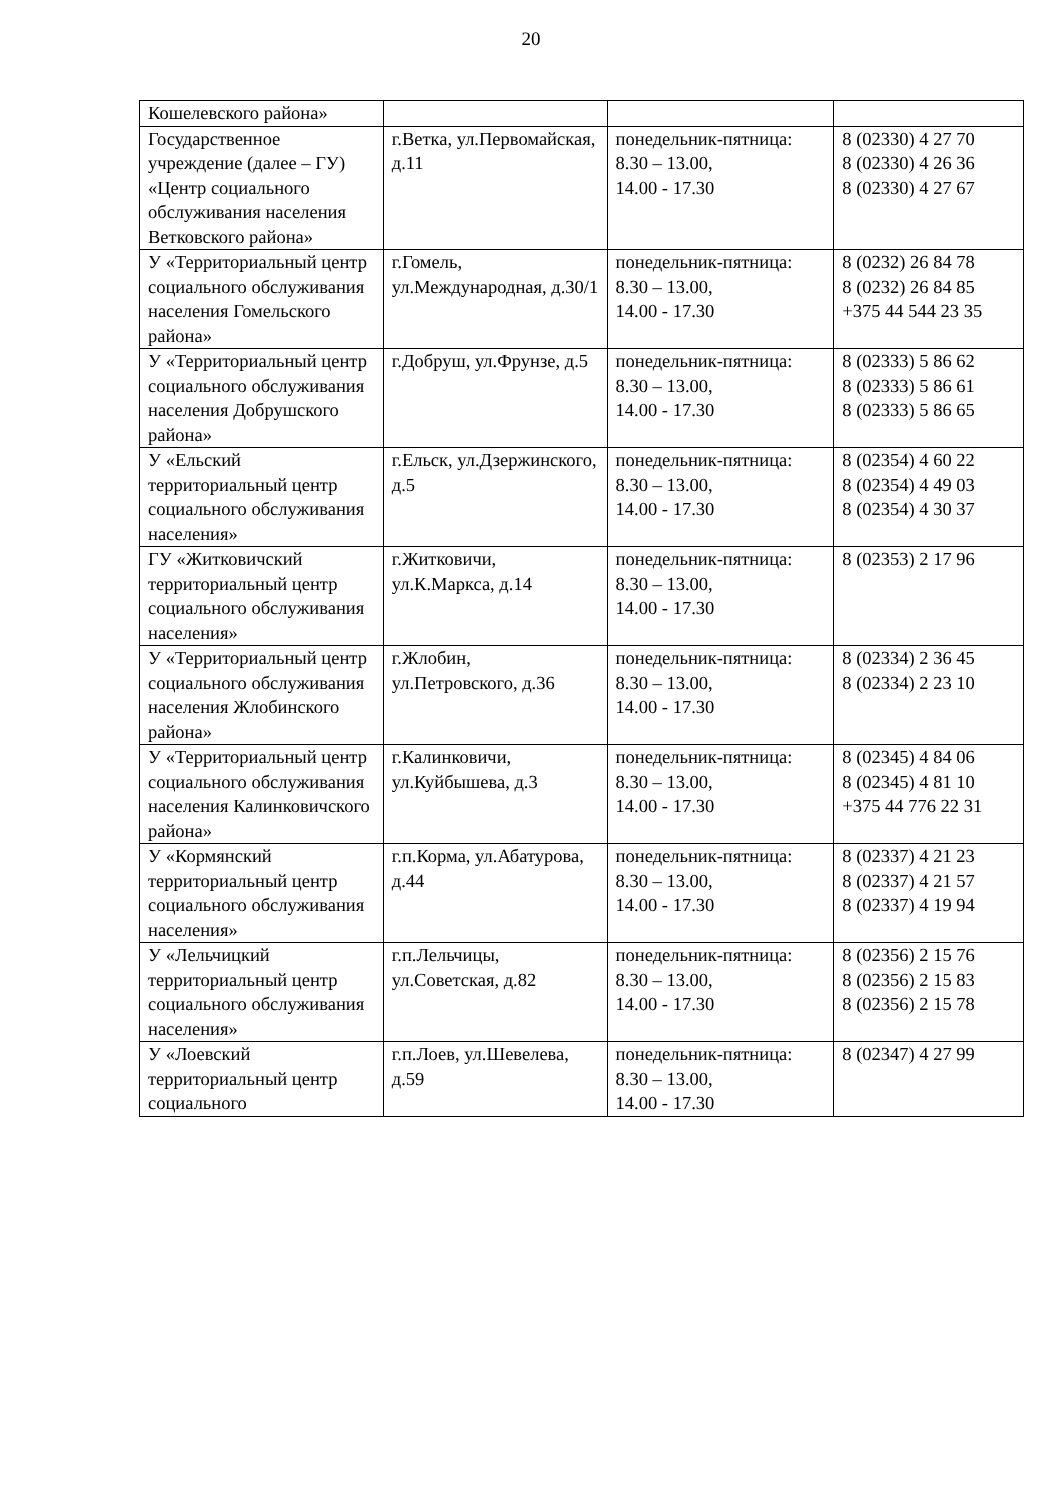20
| Кошелевского района» | | | |
| Государственное учреждение (далее – ГУ) «Центр социального обслуживания населения Ветковского района» | г.Ветка, ул.Первомайская, д.11 | понедельник-пятница: 8.30 – 13.00, 14.00 - 17.30 | 8 (02330) 4 27 70 8 (02330) 4 26 36 8 (02330) 4 27 67 |
| У «Территориальный центр социального обслуживания населения Гомельского района» | г.Гомель, ул.Международная, д.30/1 | понедельник-пятница: 8.30 – 13.00, 14.00 - 17.30 | 8 (0232) 26 84 78 8 (0232) 26 84 85 +375 44 544 23 35 |
| У «Территориальный центр социального обслуживания населения Добрушского района» | г.Добруш, ул.Фрунзе, д.5 | понедельник-пятница: 8.30 – 13.00, 14.00 - 17.30 | 8 (02333) 5 86 62 8 (02333) 5 86 61 8 (02333) 5 86 65 |
| У «Ельский территориальный центр социального обслуживания населения» | г.Ельск, ул.Дзержинского, д.5 | понедельник-пятница: 8.30 – 13.00, 14.00 - 17.30 | 8 (02354) 4 60 22 8 (02354) 4 49 03 8 (02354) 4 30 37 |
| ГУ «Житковичский территориальный центр социального обслуживания населения» | г.Житковичи, ул.К.Маркса, д.14 | понедельник-пятница: 8.30 – 13.00, 14.00 - 17.30 | 8 (02353) 2 17 96 |
| У «Территориальный центр социального обслуживания населения Жлобинского района» | г.Жлобин, ул.Петровского, д.36 | понедельник-пятница: 8.30 – 13.00, 14.00 - 17.30 | 8 (02334) 2 36 45 8 (02334) 2 23 10 |
| У «Территориальный центр социального обслуживания населения Калинковичского района» | г.Калинковичи, ул.Куйбышева, д.3 | понедельник-пятница: 8.30 – 13.00, 14.00 - 17.30 | 8 (02345) 4 84 06 8 (02345) 4 81 10 +375 44 776 22 31 |
| У «Кормянский территориальный центр социального обслуживания населения» | г.п.Корма, ул.Абатурова, д.44 | понедельник-пятница: 8.30 – 13.00, 14.00 - 17.30 | 8 (02337) 4 21 23 8 (02337) 4 21 57 8 (02337) 4 19 94 |
| У «Лельчицкий территориальный центр социального обслуживания населения» | г.п.Лельчицы, ул.Советская, д.82 | понедельник-пятница: 8.30 – 13.00, 14.00 - 17.30 | 8 (02356) 2 15 76 8 (02356) 2 15 83 8 (02356) 2 15 78 |
| У «Лоевский территориальный центр социального | г.п.Лоев, ул.Шевелева, д.59 | понедельник-пятница: 8.30 – 13.00, 14.00 - 17.30 | 8 (02347) 4 27 99 |